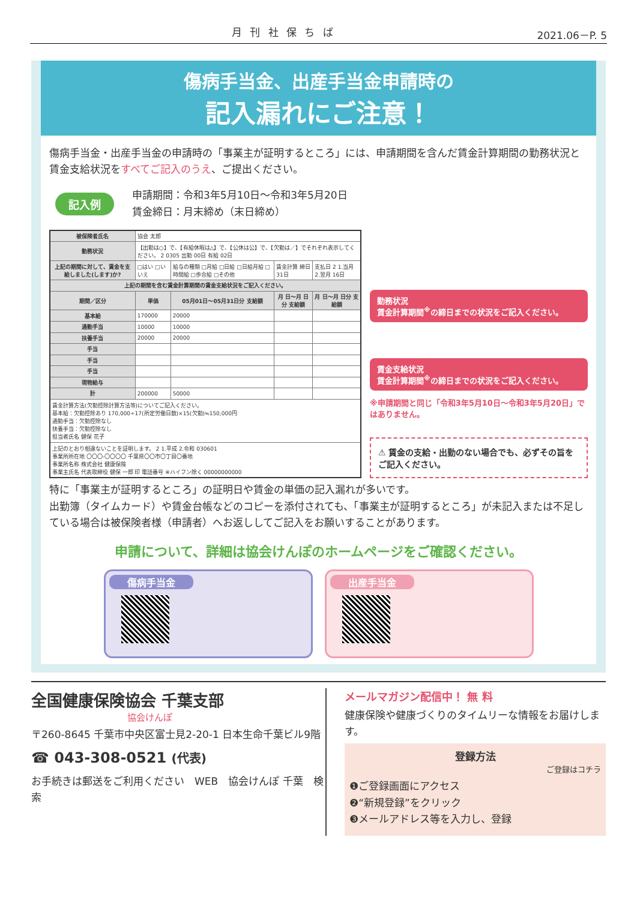月 刊 社 保 ち ば 2021.06－P. 5
傷病手当金、出産手当金申請時の
記入漏れにご注意！
傷病手当金・出産手当金の申請時の「事業主が証明するところ」には、申請期間を含んだ賃金計算期間の勤務状況と賃金支給状況をすべてご記入のうえ、ご提出ください。
記入例
申請期間：令和3年5月10日～令和3年5月20日
賃金締日：月末締め（末日締め）
| 被保険者氏名 | 協会 太郎 | | | |
| 勤務状況 | 【出勤は○】で、【有給休暇は△】で、【公休は公】で、【欠勤は／】でそれぞれ表示してください。 2 0305 出勤 00日 有給 02日 | | | |
| 上記の期間に対して、賃金を支給しました(します)か? | □はい □いいえ | 給与の種類 □月給 □日給 □日給月給 □時間給 □歩合給 □その他 | 賃金計算 締日 31日 | 支払日 2 1.当月 2.翌月 16日 |
| 上記の期間を含む賃金計算期間の賃金支給状況をご記入ください。 | | | | |
| 期間／区分 | 単価 | 05月01日～05月31日分 支給額 | 月 日～月 日分 支給額 | 月 日～月 日分 支給額 |
| 基本給 | 170000 | 20000 | | |
| 通勤手当 | 10000 | 10000 | | |
| 扶養手当 | 20000 | 20000 | | |
| 手当 | | | | |
| 手当 | | | | |
| 手当 | | | | |
| 現物給与 | | | | |
| 計 | 200000 | 50000 | | |
| 賃金計算方法(欠勤控除計算方法等)についてご記入ください。 基本給：欠勤控除あり 170,000÷17(所定労働日数)×15(欠勤)≒150,000円 通勤手当：欠勤控除なし 扶養手当：欠勤控除なし 担当者氏名 健保 花子 | | | | |
| 上記のとおり相違ないことを証明します。 2 1.平成 2.令和 030601 事業所所在地 〇〇〇-〇〇〇〇 千葉県〇〇市〇丁目〇番地 事業所名称 株式会社 健康保険 事業主氏名 代表取締役 健保 一郎 印 電話番号 ※ハイフン除く 00000000000 | | | | |
勤務状況
賃金計算期間<sup>※</sup>の締日までの状況をご記入ください。
賃金支給状況
賃金計算期間<sup>※</sup>の締日までの状況をご記入ください。
※申請期間と同じ「令和3年5月10日～令和3年5月20日」ではありません。
⚠ 賃金の支給・出勤のない場合でも、必ずその旨をご記入ください。
特に「事業主が証明するところ」の証明日や賃金の単価の記入漏れが多いです。
出勤簿（タイムカード）や賃金台帳などのコピーを添付されても、「事業主が証明するところ」が未記入または不足している場合は被保険者様（申請者）へお返ししてご記入をお願いすることがあります。
申請について、詳細は協会けんぽのホームページをご確認ください。
傷病手当金 出産手当金
全国健康保険協会 千葉支部
協会けんぽ
〒260-8645 千葉市中央区富士見2-20-1 日本生命千葉ビル9階
☎ 043-308-0521 (代表)
お手続きは郵送をご利用ください　WEB　協会けんぽ 千葉　検索
メールマガジン配信中！ 無 料
健康保険や健康づくりのタイムリーな情報をお届けします。
登録方法
ご登録はコチラ
❶ご登録画面にアクセス
❷“新規登録”をクリック
❸メールアドレス等を入力し、登録